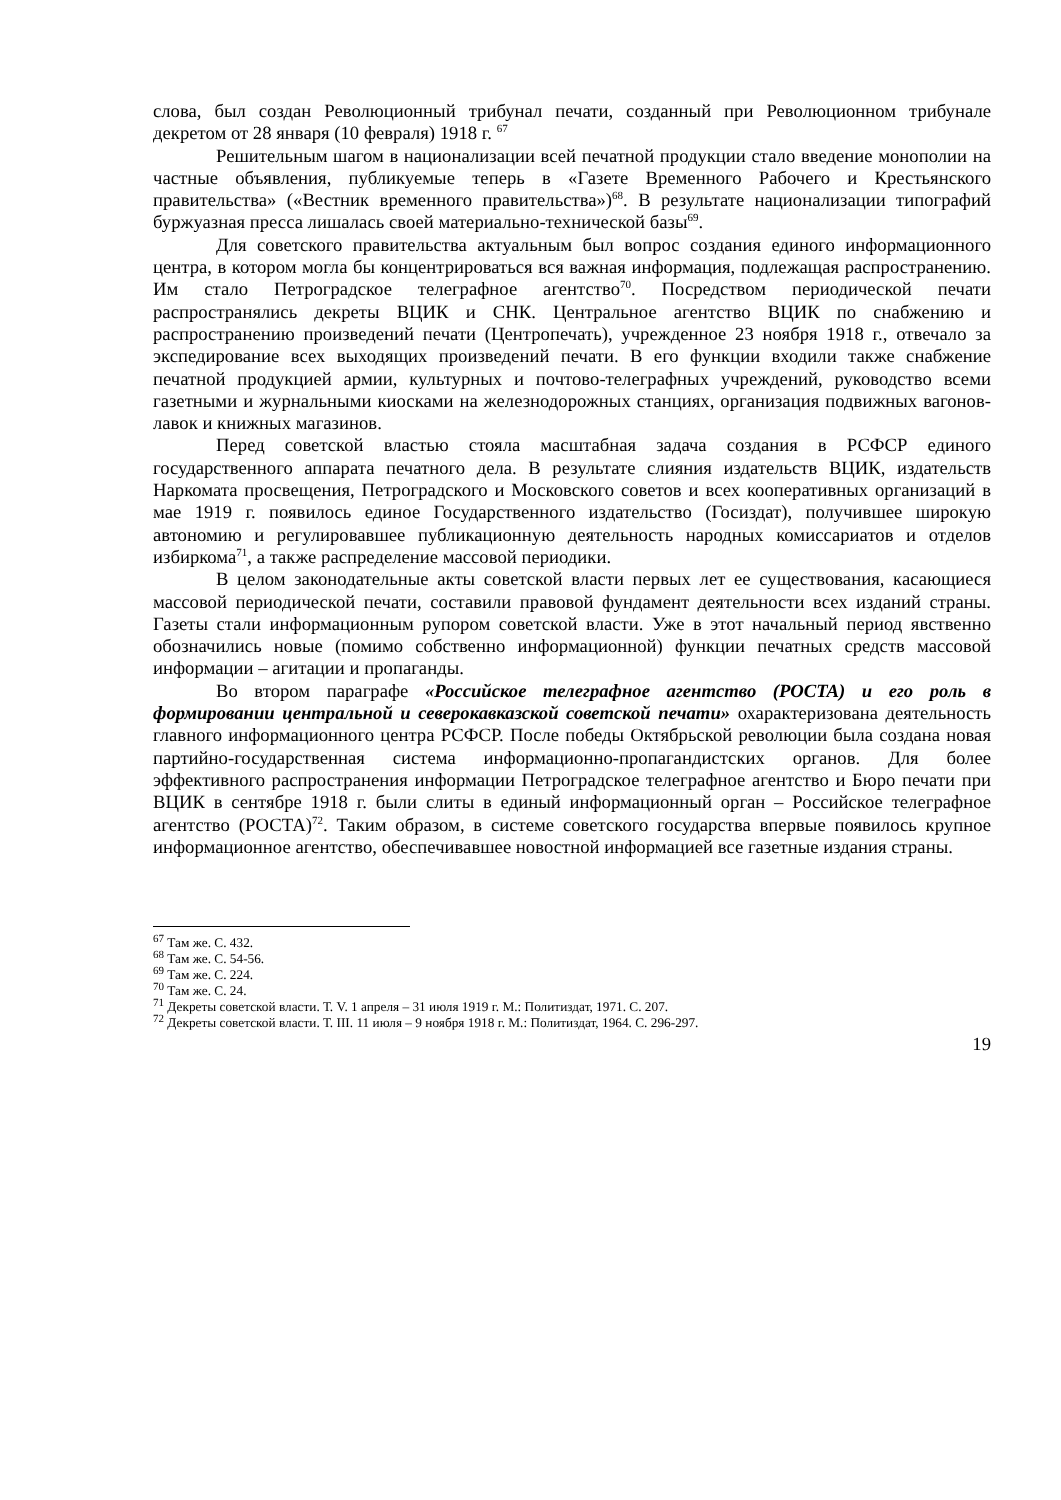слова, был создан Революционный трибунал печати, созданный при Революционном трибунале декретом от 28 января (10 февраля) 1918 г. <sup>67</sup>
Решительным шагом в национализации всей печатной продукции стало введение монополии на частные объявления, публикуемые теперь в «Газете Временного Рабочего и Крестьянского правительства» («Вестник временного правительства»)<sup>68</sup>. В результате национализации типографий буржуазная пресса лишалась своей материально-технической базы<sup>69</sup>.
Для советского правительства актуальным был вопрос создания единого информационного центра, в котором могла бы концентрироваться вся важная информация, подлежащая распространению. Им стало Петроградское телеграфное агентство<sup>70</sup>. Посредством периодической печати распространялись декреты ВЦИК и СНК. Центральное агентство ВЦИК по снабжению и распространению произведений печати (Центропечать), учрежденное 23 ноября 1918 г., отвечало за экспедирование всех выходящих произведений печати. В его функции входили также снабжение печатной продукцией армии, культурных и почтово-телеграфных учреждений, руководство всеми газетными и журнальными киосками на железнодорожных станциях, организация подвижных вагонов-лавок и книжных магазинов.
Перед советской властью стояла масштабная задача создания в РСФСР единого государственного аппарата печатного дела. В результате слияния издательств ВЦИК, издательств Наркомата просвещения, Петроградского и Московского советов и всех кооперативных организаций в мае 1919 г. появилось единое Государственного издательство (Госиздат), получившее широкую автономию и регулировавшее публикационную деятельность народных комиссариатов и отделов избиркома<sup>71</sup>, а также распределение массовой периодики.
В целом законодательные акты советской власти первых лет ее существования, касающиеся массовой периодической печати, составили правовой фундамент деятельности всех изданий страны. Газеты стали информационным рупором советской власти. Уже в этот начальный период явственно обозначились новые (помимо собственно информационной) функции печатных средств массовой информации – агитации и пропаганды.
Во втором параграфе «Российское телеграфное агентство (РОСТА) и его роль в формировании центральной и северокавказской советской печати» охарактеризована деятельность главного информационного центра РСФСР. После победы Октябрьской революции была создана новая партийно-государственная система информационно-пропагандистских органов. Для более эффективного распространения информации Петроградское телеграфное агентство и Бюро печати при ВЦИК в сентябре 1918 г. были слиты в единый информационный орган – Российское телеграфное агентство (РОСТА)<sup>72</sup>. Таким образом, в системе советского государства впервые появилось крупное информационное агентство, обеспечивавшее новостной информацией все газетные издания страны.
<sup>67</sup> Там же. С. 432.
<sup>68</sup> Там же. С. 54-56.
<sup>69</sup> Там же. С. 224.
<sup>70</sup> Там же. С. 24.
<sup>71</sup> Декреты советской власти. Т. V. 1 апреля – 31 июля 1919 г. М.: Политиздат, 1971. С. 207.
<sup>72</sup> Декреты советской власти. Т. III. 11 июля – 9 ноября 1918 г. М.: Политиздат, 1964. С. 296-297.
19